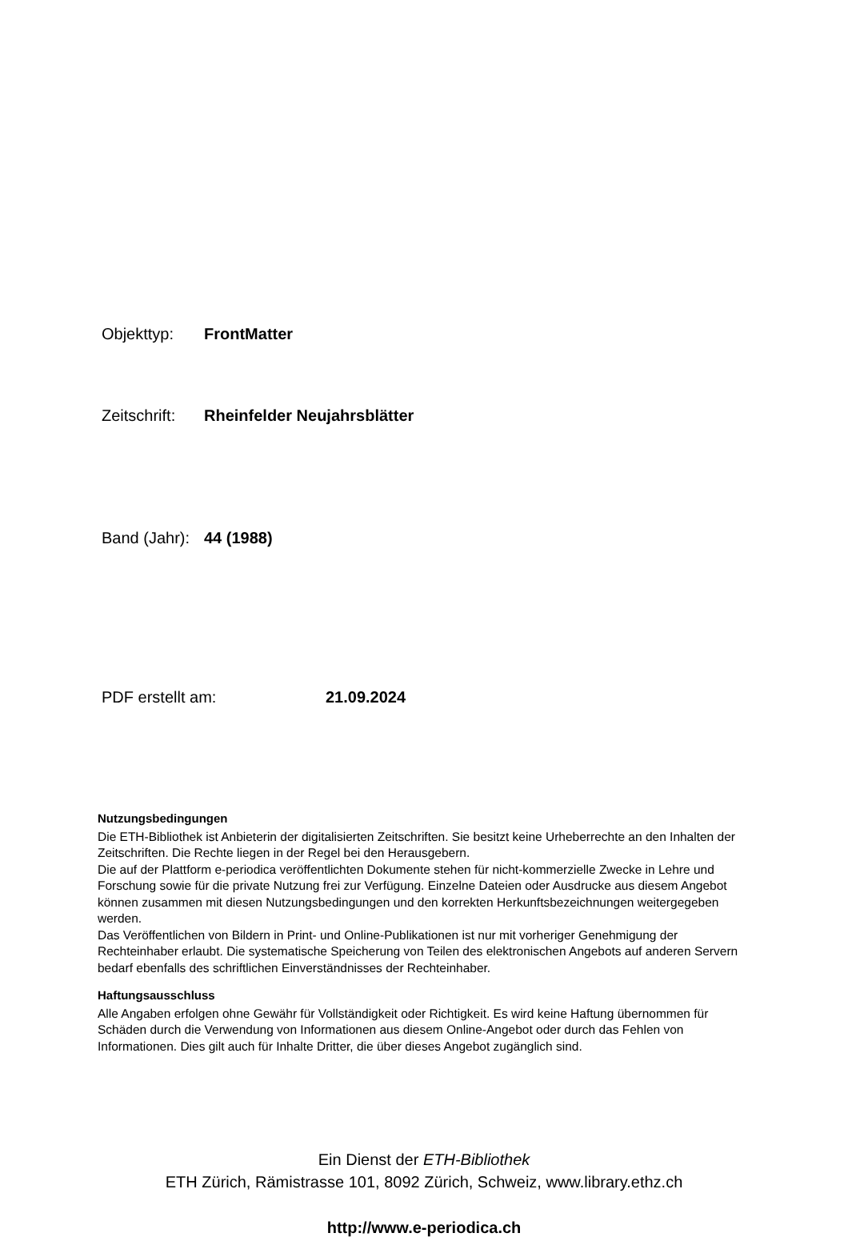Objekttyp: FrontMatter
Zeitschrift: Rheinfelder Neujahrsblätter
Band (Jahr): 44 (1988)
PDF erstellt am: 21.09.2024
Nutzungsbedingungen
Die ETH-Bibliothek ist Anbieterin der digitalisierten Zeitschriften. Sie besitzt keine Urheberrechte an den Inhalten der Zeitschriften. Die Rechte liegen in der Regel bei den Herausgebern.
Die auf der Plattform e-periodica veröffentlichten Dokumente stehen für nicht-kommerzielle Zwecke in Lehre und Forschung sowie für die private Nutzung frei zur Verfügung. Einzelne Dateien oder Ausdrucke aus diesem Angebot können zusammen mit diesen Nutzungsbedingungen und den korrekten Herkunftsbezeichnungen weitergegeben werden.
Das Veröffentlichen von Bildern in Print- und Online-Publikationen ist nur mit vorheriger Genehmigung der Rechteinhaber erlaubt. Die systematische Speicherung von Teilen des elektronischen Angebots auf anderen Servern bedarf ebenfalls des schriftlichen Einverständnisses der Rechteinhaber.
Haftungsausschluss
Alle Angaben erfolgen ohne Gewähr für Vollständigkeit oder Richtigkeit. Es wird keine Haftung übernommen für Schäden durch die Verwendung von Informationen aus diesem Online-Angebot oder durch das Fehlen von Informationen. Dies gilt auch für Inhalte Dritter, die über dieses Angebot zugänglich sind.
Ein Dienst der ETH-Bibliothek
ETH Zürich, Rämistrasse 101, 8092 Zürich, Schweiz, www.library.ethz.ch
http://www.e-periodica.ch